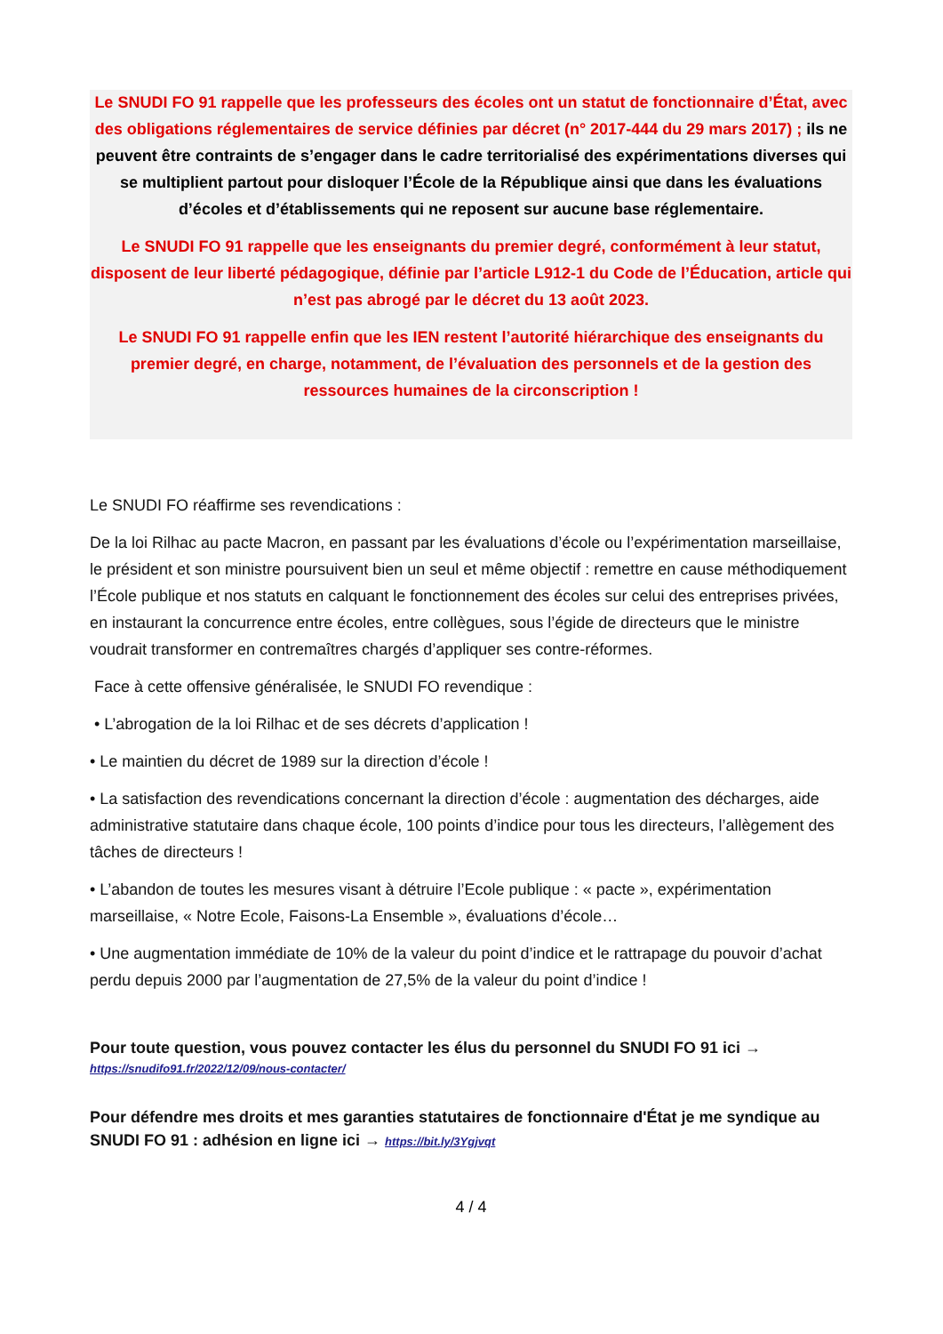Le SNUDI FO 91 rappelle que les professeurs des écoles ont un statut de fonctionnaire d’État, avec des obligations réglementaires de service définies par décret (n° 2017-444 du 29 mars 2017) ; ils ne peuvent être contraints de s’engager dans le cadre territorialisé des expérimentations diverses qui se multiplient partout pour disloquer l’École de la République ainsi que dans les évaluations d’écoles et d’établissements qui ne reposent sur aucune base réglementaire.
Le SNUDI FO 91 rappelle que les enseignants du premier degré, conformément à leur statut, disposent de leur liberté pédagogique, définie par l’article L912-1 du Code de l’Éducation, article qui n’est pas abrogé par le décret du 13 août 2023.
Le SNUDI FO 91 rappelle enfin que les IEN restent l’autorité hiérarchique des enseignants du premier degré, en charge, notamment, de l’évaluation des personnels et de la gestion des ressources humaines de la circonscription !
Le SNUDI FO réaffirme ses revendications :
De la loi Rilhac au pacte Macron, en passant par les évaluations d’école ou l’expérimentation marseillaise, le président et son ministre poursuivent bien un seul et même objectif : remettre en cause méthodiquement l’École publique et nos statuts en calquant le fonctionnement des écoles sur celui des entreprises privées, en instaurant la concurrence entre écoles, entre collègues, sous l’égide de directeurs que le ministre voudrait transformer en contremaîtres chargés d’appliquer ses contre-réformes.
Face à cette offensive généralisée, le SNUDI FO revendique :
• L’abrogation de la loi Rilhac et de ses décrets d’application !
• Le maintien du décret de 1989 sur la direction d’école !
• La satisfaction des revendications concernant la direction d’école : augmentation des décharges, aide administrative statutaire dans chaque école, 100 points d’indice pour tous les directeurs, l’allègement des tâches de directeurs !
• L’abandon de toutes les mesures visant à détruire l’Ecole publique : « pacte », expérimentation marseillaise, « Notre Ecole, Faisons-La Ensemble », évaluations d’école…
• Une augmentation immédiate de 10% de la valeur du point d’indice et le rattrapage du pouvoir d’achat perdu depuis 2000 par l’augmentation de 27,5% de la valeur du point d’indice !
Pour toute question, vous pouvez contacter les élus du personnel du SNUDI FO 91 ici →
https://snudifo91.fr/2022/12/09/nous-contacter/
Pour défendre mes droits et mes garanties statutaires de fonctionnaire d'État je me syndique au SNUDI FO 91 : adhésion en ligne ici → https://bit.ly/3Ygjvqt
4 / 4